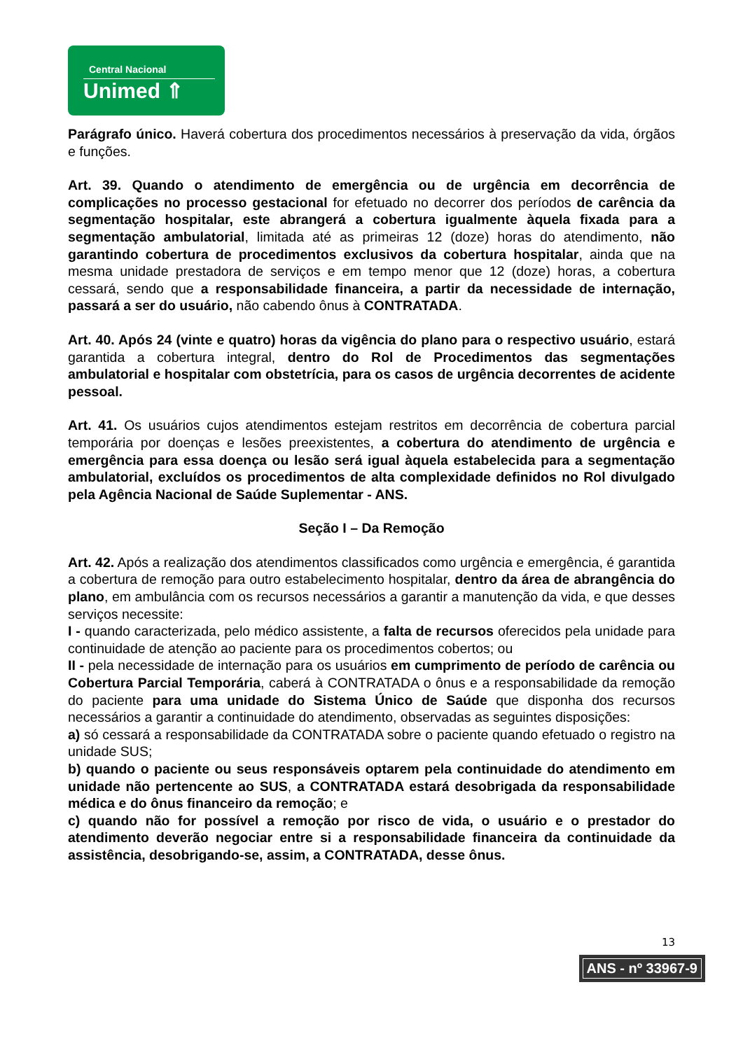Central Nacional
Unimed ⇑
Parágrafo único. Haverá cobertura dos procedimentos necessários à preservação da vida, órgãos e funções.
Art. 39. Quando o atendimento de emergência ou de urgência em decorrência de complicações no processo gestacional for efetuado no decorrer dos períodos de carência da segmentação hospitalar, este abrangerá a cobertura igualmente àquela fixada para a segmentação ambulatorial, limitada até as primeiras 12 (doze) horas do atendimento, não garantindo cobertura de procedimentos exclusivos da cobertura hospitalar, ainda que na mesma unidade prestadora de serviços e em tempo menor que 12 (doze) horas, a cobertura cessará, sendo que a responsabilidade financeira, a partir da necessidade de internação, passará a ser do usuário, não cabendo ônus à CONTRATADA.
Art. 40. Após 24 (vinte e quatro) horas da vigência do plano para o respectivo usuário, estará garantida a cobertura integral, dentro do Rol de Procedimentos das segmentações ambulatorial e hospitalar com obstetrícia, para os casos de urgência decorrentes de acidente pessoal.
Art. 41. Os usuários cujos atendimentos estejam restritos em decorrência de cobertura parcial temporária por doenças e lesões preexistentes, a cobertura do atendimento de urgência e emergência para essa doença ou lesão será igual àquela estabelecida para a segmentação ambulatorial, excluídos os procedimentos de alta complexidade definidos no Rol divulgado pela Agência Nacional de Saúde Suplementar - ANS.
Seção I – Da Remoção
Art. 42. Após a realização dos atendimentos classificados como urgência e emergência, é garantida a cobertura de remoção para outro estabelecimento hospitalar, dentro da área de abrangência do plano, em ambulância com os recursos necessários a garantir a manutenção da vida, e que desses serviços necessite:
I - quando caracterizada, pelo médico assistente, a falta de recursos oferecidos pela unidade para continuidade de atenção ao paciente para os procedimentos cobertos; ou
II - pela necessidade de internação para os usuários em cumprimento de período de carência ou Cobertura Parcial Temporária, caberá à CONTRATADA o ônus e a responsabilidade da remoção do paciente para uma unidade do Sistema Único de Saúde que disponha dos recursos necessários a garantir a continuidade do atendimento, observadas as seguintes disposições:
a) só cessará a responsabilidade da CONTRATADA sobre o paciente quando efetuado o registro na unidade SUS;
b) quando o paciente ou seus responsáveis optarem pela continuidade do atendimento em unidade não pertencente ao SUS, a CONTRATADA estará desobrigada da responsabilidade médica e do ônus financeiro da remoção; e
c) quando não for possível a remoção por risco de vida, o usuário e o prestador do atendimento deverão negociar entre si a responsabilidade financeira da continuidade da assistência, desobrigando-se, assim, a CONTRATADA, desse ônus.
13
ANS - nº 33967-9